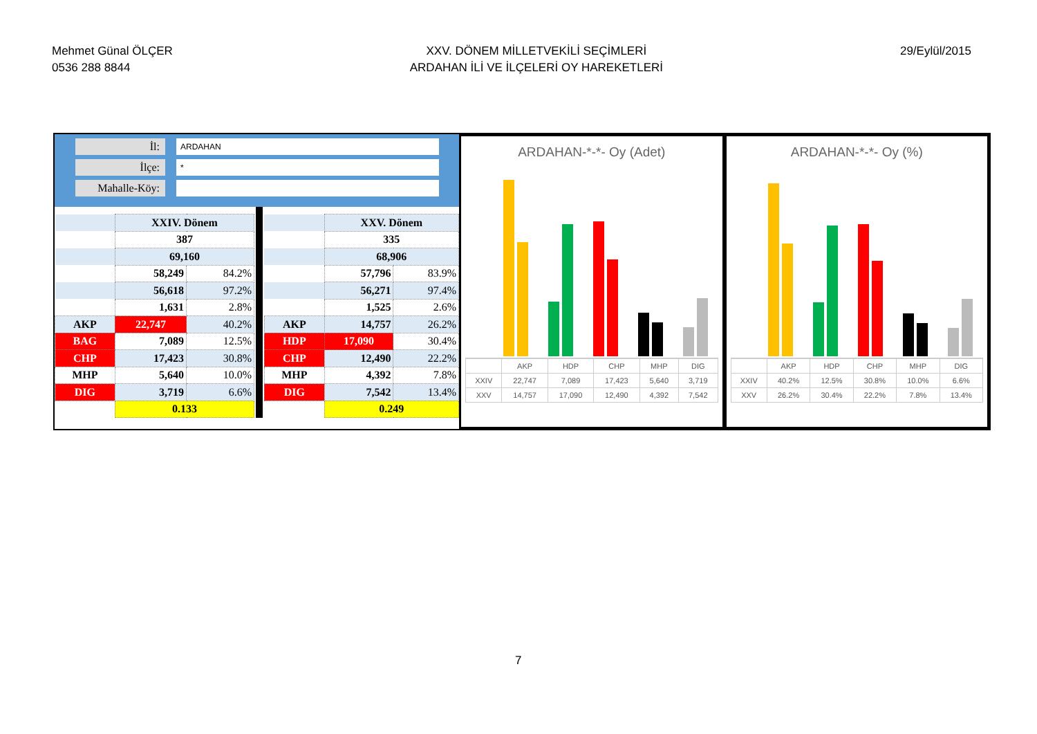Mehmet Günal ÖLÇER
0536 288 8844
XXV. DÖNEM MİLLETVEKİLİ SEÇİMLERİ
ARDAHAN İLİ VE İLÇELERİ OY HAREKETLERİ
29/Eylül/2015
İl: ARDAHAN
İlçe: *
Mahalle-Köy:
| | XXIV. Dönem | |
| | 387 | |
| | 69,160 | |
| | 58,249 | 84.2% |
| | 56,618 | 97.2% |
| | 1,631 | 2.8% |
| AKP | 22,747 | 40.2% |
| BAG | 7,089 | 12.5% |
| CHP | 17,423 | 30.8% |
| MHP | 5,640 | 10.0% |
| DIG | 3,719 | 6.6% |
| | 0.133 | |
| | XXV. Dönem | |
| | 335 | |
| | 68,906 | |
| | 57,796 | 83.9% |
| | 56,271 | 97.4% |
| | 1,525 | 2.6% |
| AKP | 14,757 | 26.2% |
| HDP | 17,090 | 30.4% |
| CHP | 12,490 | 22.2% |
| MHP | 4,392 | 7.8% |
| DIG | 7,542 | 13.4% |
| | 0.249 | |
ARDAHAN-*-*- Oy (Adet)
| | AKP | HDP | CHP | MHP | DIG |
| XXIV | 22,747 | 7,089 | 17,423 | 5,640 | 3,719 |
| XXV | 14,757 | 17,090 | 12,490 | 4,392 | 7,542 |
ARDAHAN-*-*- Oy (%)
| | AKP | HDP | CHP | MHP | DIG |
| XXIV | 40.2% | 12.5% | 30.8% | 10.0% | 6.6% |
| XXV | 26.2% | 30.4% | 22.2% | 7.8% | 13.4% |
7